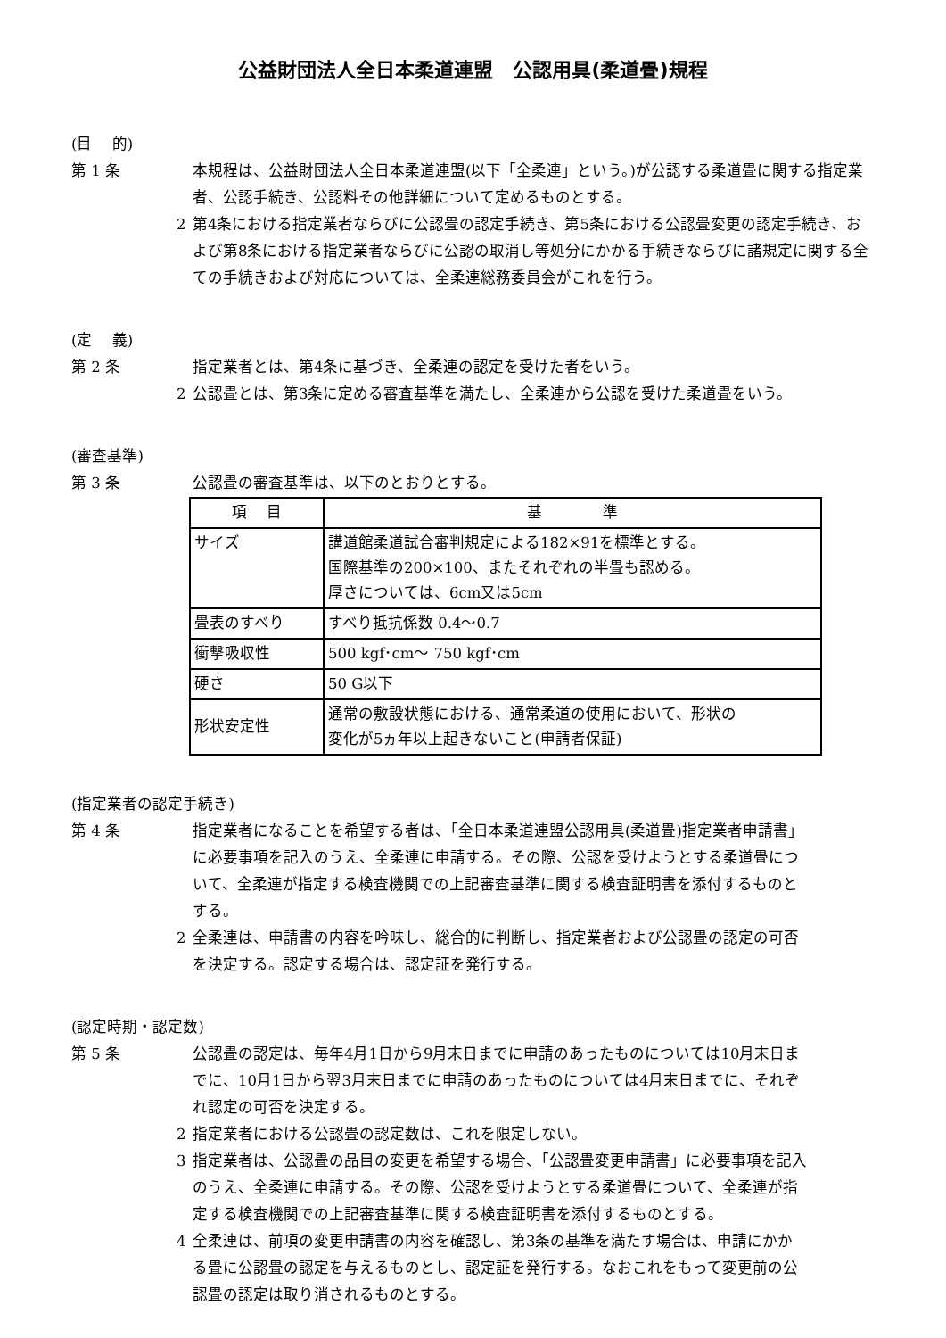公益財団法人全日本柔道連盟　公認用具(柔道畳)規程
(目　 的)
第 1 条 本規程は、公益財団法人全日本柔道連盟(以下「全柔連」という。)が公認する柔道畳に関する指定業者、公認手続き、公認料その他詳細について定めるものとする。
2 第4条における指定業者ならびに公認畳の認定手続き、第5条における公認畳変更の認定手続き、および第8条における指定業者ならびに公認の取消し等処分にかかる手続きならびに諸規定に関する全ての手続きおよび対応については、全柔連総務委員会がこれを行う。
(定　 義)
第 2 条 指定業者とは、第4条に基づき、全柔連の認定を受けた者をいう。
2 公認畳とは、第3条に定める審査基準を満たし、全柔連から公認を受けた柔道畳をいう。
(審査基準)
第 3 条 公認畳の審査基準は、以下のとおりとする。
| 項 目 | 基 準 |
| --- | --- |
| サイズ | 講道館柔道試合審判規定による182×91を標準とする。 国際基準の200×100、またそれぞれの半畳も認める。 厚さについては、6cm又は5cm |
| 畳表のすべり | すべり抵抗係数 0.4～0.7 |
| 衝撃吸収性 | 500 kgf･cm～ 750 kgf･cm |
| 硬さ | 50 G以下 |
| 形状安定性 | 通常の敷設状態における、通常柔道の使用において、形状の 変化が5ヵ年以上起きないこと(申請者保証) |
(指定業者の認定手続き)
第 4 条 指定業者になることを希望する者は、「全日本柔道連盟公認用具(柔道畳)指定業者申請書」に必要事項を記入のうえ、全柔連に申請する。その際、公認を受けようとする柔道畳について、全柔連が指定する検査機関での上記審査基準に関する検査証明書を添付するものとする。
2 全柔連は、申請書の内容を吟味し、総合的に判断し、指定業者および公認畳の認定の可否を決定する。認定する場合は、認定証を発行する。
(認定時期・認定数)
第 5 条 公認畳の認定は、毎年4月1日から9月末日までに申請のあったものについては10月末日までに、10月1日から翌3月末日までに申請のあったものについては4月末日までに、それぞれ認定の可否を決定する。
2 指定業者における公認畳の認定数は、これを限定しない。
3 指定業者は、公認畳の品目の変更を希望する場合、「公認畳変更申請書」に必要事項を記入のうえ、全柔連に申請する。その際、公認を受けようとする柔道畳について、全柔連が指定する検査機関での上記審査基準に関する検査証明書を添付するものとする。
4 全柔連は、前項の変更申請書の内容を確認し、第3条の基準を満たす場合は、申請にかかる畳に公認畳の認定を与えるものとし、認定証を発行する。なおこれをもって変更前の公認畳の認定は取り消されるものとする。